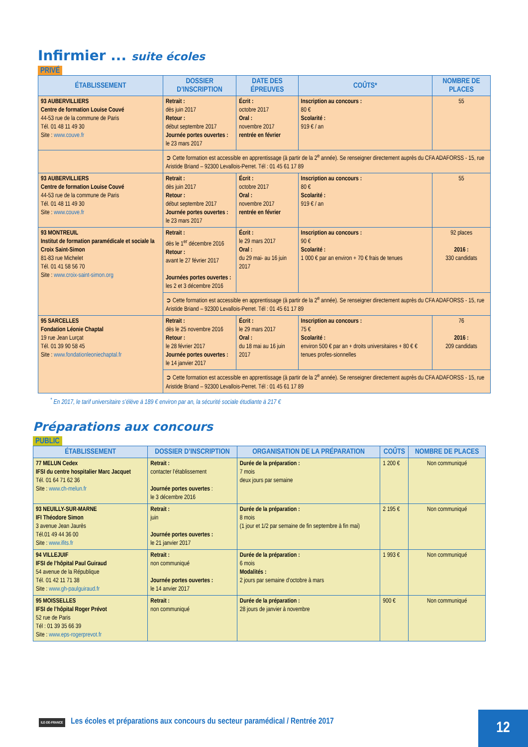Infirmier ... suite écoles
PRIVÉ
| ÉTABLISSEMENT | DOSSIER D’INSCRIPTION | DATE DES ÉPREUVES | COÛTS* | NOMBRE DE PLACES |
| --- | --- | --- | --- | --- |
| 93 AUBERVILLIERS Centre de formation Louise Couvé 44-53 rue de la commune de Paris Tél. 01 48 11 49 30 Site : www.couve.fr | Retrait : dès juin 2017 Retour : début septembre 2017 Journée portes ouvertes : le 23 mars 2017 | Écrit : octobre 2017 Oral : novembre 2017 rentrée en février | Inscription au concours : 80 € Scolarité : 919 € / an | 55 |
| | ➲ Cette formation est accessible en apprentissage (à partir de la 2<sup>e</sup> année). Se renseigner directement auprès du CFA ADAFORSS - 15, rue Aristide Briand – 92300 Levallois-Perret. Tél : 01 45 61 17 89 | | | |
| 93 AUBERVILLIERS Centre de formation Louise Couvé 44-53 rue de la commune de Paris Tél. 01 48 11 49 30 Site : www.couve.fr | Retrait : dès juin 2017 Retour : début septembre 2017 Journée portes ouvertes : le 23 mars 2017 | Écrit : octobre 2017 Oral : novembre 2017 rentrée en février | Inscription au concours : 80 € Scolarité : 919 € / an | 55 |
| 93 MONTREUIL Institut de formation paramédicale et sociale la Croix Saint-Simon 81-83 rue Michelet Tél. 01 41 58 56 70 Site : www.croix-saint-simon.org | Retrait : dès le 1<sup>er</sup> décembre 2016 Retour : avant le 27 février 2017 Journées portes ouvertes : les 2 et 3 décembre 2016 | Écrit : le 29 mars 2017 Oral : du 29 mai- au 16 juin 2017 | Inscription au concours : 90 € Scolarité : 1 000 € par an environ + 70 € frais de tenues | 92 places 2016 : 330 candidats |
| | ➲ Cette formation est accessible en apprentissage (à partir de la 2<sup>e</sup> année). Se renseigner directement auprès du CFA ADAFORSS - 15, rue Aristide Briand – 92300 Levallois-Perret. Tél : 01 45 61 17 89 | | | |
| 95 SARCELLES Fondation Léonie Chaptal 19 rue Jean Lurçat Tél. 01 39 90 58 45 Site : www.fondationleoniechaptal.fr | Retrait : dès le 25 novembre 2016 Retour : le 28 février 2017 Journée portes ouvertes : le 14 janvier 2017 | Écrit : le 29 mars 2017 Oral : du 18 mai au 16 juin 2017 | Inscription au concours : 75 € Scolarité : environ 500 € par an + droits universitaires + 80 € € tenues profes-sionnelles | 76 2016 : 209 candidats |
| | ➲ Cette formation est accessible en apprentissage (à partir de la 2<sup>e</sup> année). Se renseigner directement auprès du CFA ADAFORSS - 15, rue Aristide Briand – 92300 Levallois-Perret. Tél : 01 45 61 17 89 | | | |
<sup>*</sup> En 2017, le tarif universitaire s’élève à 189 € environ par an, la sécurité sociale étudiante à 217 €
Préparations aux concours
PUBLIC
| ÉTABLISSEMENT | DOSSIER D’INSCRIPTION | ORGANISATION DE LA PRÉPARATION | COÛTS | NOMBRE DE PLACES |
| --- | --- | --- | --- | --- |
| 77 MELUN Cedex IFSI du centre hospitalier Marc Jacquet Tél. 01 64 71 62 36 Site : www.ch-melun.fr | Retrait : contacter l’établissement Journée portes ouvertes : le 3 décembre 2016 | Durée de la préparation : 7 mois deux jours par semaine | 1 200 € | Non communiqué |
| 93 NEUILLY-SUR-MARNE IFI Théodore Simon 3 avenue Jean Jaurès Tél.01 49 44 36 00 Site : www.ifits.fr | Retrait : juin Journée portes ouvertes : le 21 janvier 2017 | Durée de la préparation : 8 mois (1 jour et 1/2 par semaine de fin septembre à fin mai) | 2 195 € | Non communiqué |
| 94 VILLEJUIF IFSI de l’hôpital Paul Guiraud 54 avenue de la République Tél. 01 42 11 71 38 Site : www.gh-paulguiraud.fr | Retrait : non communiqué Journée portes ouvertes : le 14 anvier 2017 | Durée de la préparation : 6 mois Modalités : 2 jours par semaine d’octobre à mars | 1 993 € | Non communiqué |
| 95 MOISSELLES IFSI de l’hôpital Roger Prévot 52 rue de Paris Tél : 01 39 35 66 39 Site : www.eps-rogerprevot.fr | Retrait : non communiqué | Durée de la préparation : 28 jours de janvier à novembre | 900 € | Non communiqué |
ILE-DE-FRANCE Les écoles et préparations aux concours du secteur paramédical / Rentrée 2017
12